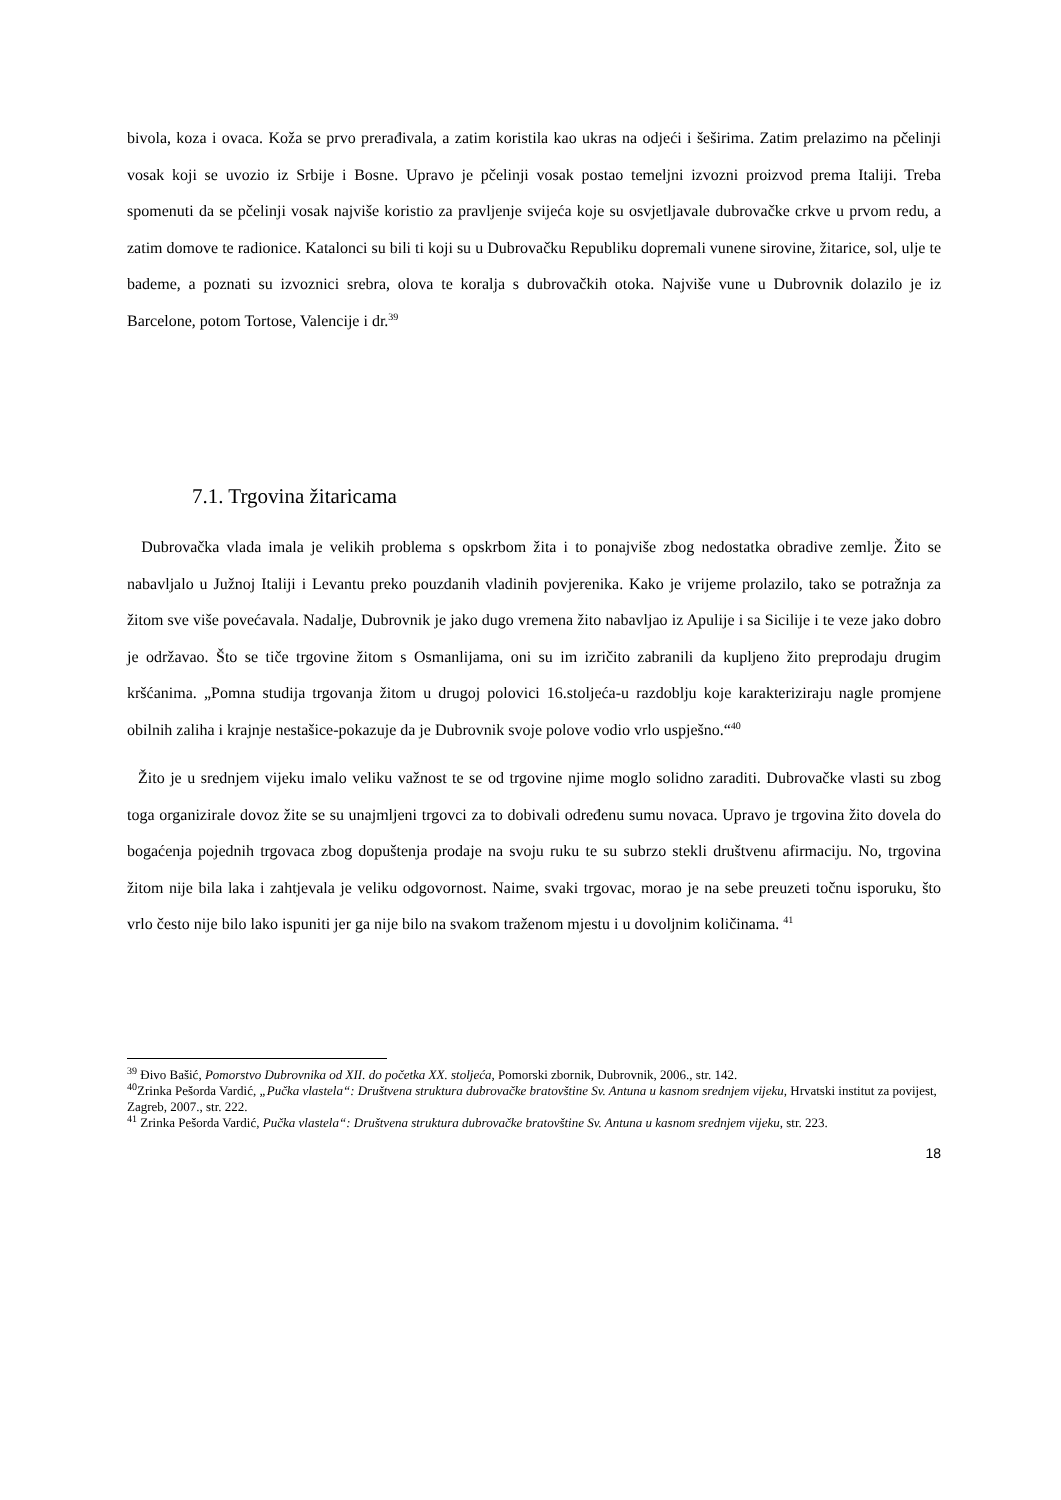bivola, koza i ovaca. Koža se prvo prerađivala, a zatim koristila kao ukras na odjeći i šeširima. Zatim prelazimo na pčelinji vosak koji se uvozio iz Srbije i Bosne. Upravo je pčelinji vosak postao temeljni izvozni proizvod prema Italiji. Treba spomenuti da se pčelinji vosak najviše koristio za pravljenje svijeća koje su osvjetljavale dubrovačke crkve u prvom redu, a zatim domove te radionice. Katalonci su bili ti koji su u Dubrovačku Republiku dopremali vunene sirovine, žitarice, sol, ulje te bademe, a poznati su izvoznici srebra, olova te koralja s dubrovačkih otoka. Najviše vune u Dubrovnik dolazilo je iz Barcelone, potom Tortose, Valencije i dr.<sup>39</sup>
7.1. Trgovina žitaricama
Dubrovačka vlada imala je velikih problema s opskrbom žita i to ponajviše zbog nedostatka obradive zemlje. Žito se nabavljalo u Južnoj Italiji i Levantu preko pouzdanih vladinih povjerenika. Kako je vrijeme prolazilo, tako se potražnja za žitom sve više povećavala. Nadalje, Dubrovnik je jako dugo vremena žito nabavljao iz Apulije i sa Sicilije i te veze jako dobro je održavao. Što se tiče trgovine žitom s Osmanlijama, oni su im izričito zabranili da kupljeno žito preprodaju drugim kršćanima. „Pomna studija trgovanja žitom u drugoj polovici 16.stoljeća-u razdoblju koje karakteriziraju nagle promjene obilnih zaliha i krajnje nestašice-pokazuje da je Dubrovnik svoje polove vodio vrlo uspješno.“<sup>40</sup>
Žito je u srednjem vijeku imalo veliku važnost te se od trgovine njime moglo solidno zaraditi. Dubrovačke vlasti su zbog toga organizirale dovoz žite se su unajmljeni trgovci za to dobivali određenu sumu novaca. Upravo je trgovina žito dovela do bogaćenja pojednih trgovaca zbog dopuštenja prodaje na svoju ruku te su subrzo stekli društvenu afirmaciju. No, trgovina žitom nije bila laka i zahtjevala je veliku odgovornost. Naime, svaki trgovac, morao je na sebe preuzeti točnu isporuku, što vrlo često nije bilo lako ispuniti jer ga nije bilo na svakom traženom mjestu i u dovoljnim količinama. <sup>41</sup>
<sup>39</sup> Đivo Bašić, Pomorstvo Dubrovnika od XII. do početka XX. stoljeća, Pomorski zbornik, Dubrovnik, 2006., str. 142.
<sup>40</sup> Zrinka Pešorda Vardić, „Pučka vlastela“: Društvena struktura dubrovačke bratovštine Sv. Antuna u kasnom srednjem vijeku, Hrvatski institut za povijest, Zagreb, 2007., str. 222.
<sup>41</sup> Zrinka Pešorda Vardić, Pučka vlastela“: Društvena struktura dubrovačke bratovštine Sv. Antuna u kasnom srednjem vijeku, str. 223.
18